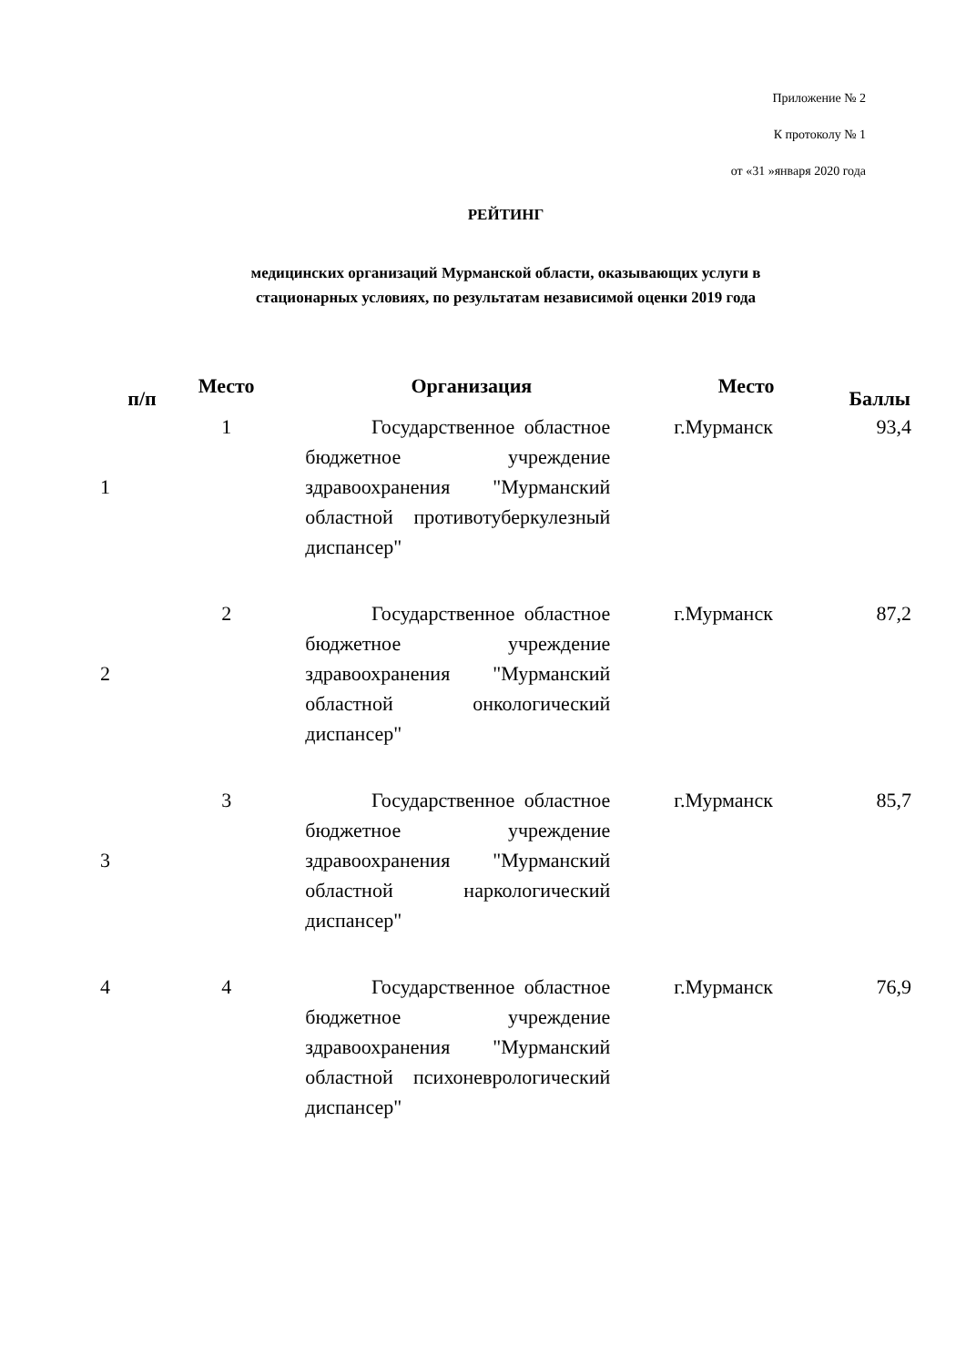Приложение № 2
К протоколу № 1
от «31 »января 2020 года
РЕЙТИНГ
медицинских организаций Мурманской области, оказывающих услуги в
стационарных условиях, по результатам независимой оценки 2019 года
| п/п | Место | Организация | Место | Баллы |
| --- | --- | --- | --- | --- |
| 1 | 1 | Государственное областное бюджетное учреждение здравоохранения "Мурманский областной противотуберкулезный диспансер" | г.Мурманск | 93,4 |
| 2 | 2 | Государственное областное бюджетное учреждение здравоохранения "Мурманский областной онкологический диспансер" | г.Мурманск | 87,2 |
| 3 | 3 | Государственное областное бюджетное учреждение здравоохранения "Мурманский областной наркологический диспансер" | г.Мурманск | 85,7 |
| 4 | 4 | Государственное областное бюджетное учреждение здравоохранения "Мурманский областной психоневрологический диспансер" | г.Мурманск | 76,9 |